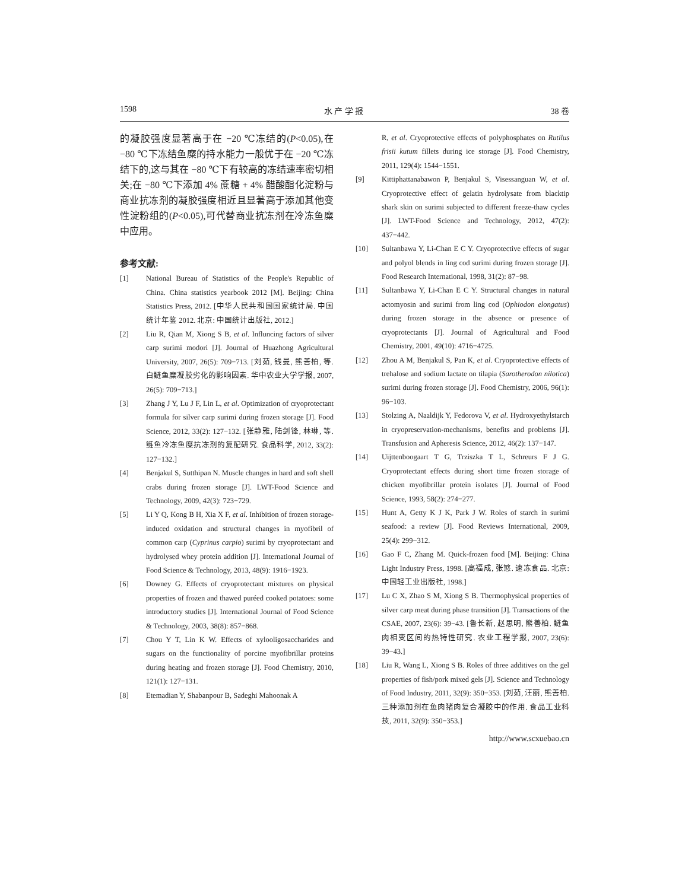1598 水 产 学 报 38 卷
的凝胶强度显著高于在 −20 ℃冻结的(P<0.05),在 −80 ℃下冻结鱼糜的持水能力一般优于在 −20 ℃冻结下的,这与其在 −80 ℃下有较高的冻结速率密切相关;在 −80 ℃下添加 4% 蔗糖 + 4% 醋酸酯化淀粉与商业抗冻剂的凝胶强度相近且显著高于添加其他变性淀粉组的(P<0.05),可代替商业抗冻剂在冷冻鱼糜中应用。
参考文献:
[1] National Bureau of Statistics of the People's Republic of China. China statistics yearbook 2012 [M]. Beijing: China Statistics Press, 2012. [中华人民共和国国家统计局. 中国统计年鉴 2012. 北京: 中国统计出版社, 2012.]
[2] Liu R, Qian M, Xiong S B, et al. Influncing factors of silver carp surimi modori [J]. Journal of Huazhong Agricultural University, 2007, 26(5): 709−713. [刘茹, 钱曼, 熊善柏, 等. 白鲢鱼糜凝胶劣化的影响因素. 华中农业大学学报, 2007, 26(5): 709−713.]
[3] Zhang J Y, Lu J F, Lin L, et al. Optimization of cryoprotectant formula for silver carp surimi during frozen storage [J]. Food Science, 2012, 33(2): 127−132. [张静雅, 陆剑锋, 林琳, 等. 鲢鱼冷冻鱼糜抗冻剂的复配研究. 食品科学, 2012, 33(2): 127−132.]
[4] Benjakul S, Sutthipan N. Muscle changes in hard and soft shell crabs during frozen storage [J]. LWT-Food Science and Technology, 2009, 42(3): 723−729.
[5] Li Y Q, Kong B H, Xia X F, et al. Inhibition of frozen storage-induced oxidation and structural changes in myofibril of common carp (Cyprinus carpio) surimi by cryoprotectant and hydrolysed whey protein addition [J]. International Journal of Food Science & Technology, 2013, 48(9): 1916−1923.
[6] Downey G. Effects of cryoprotectant mixtures on physical properties of frozen and thawed puréed cooked potatoes: some introductory studies [J]. International Journal of Food Science & Technology, 2003, 38(8): 857−868.
[7] Chou Y T, Lin K W. Effects of xylooligosaccharides and sugars on the functionality of porcine myofibrillar proteins during heating and frozen storage [J]. Food Chemistry, 2010, 121(1): 127−131.
[8] Etemadian Y, Shabanpour B, Sadeghi Mahoonak A
R, et al. Cryoprotective effects of polyphosphates on Rutilus frisii kutum fillets during ice storage [J]. Food Chemistry, 2011, 129(4): 1544−1551.
[9] Kittiphattanabawon P, Benjakul S, Visessanguan W, et al. Cryoprotective effect of gelatin hydrolysate from blacktip shark skin on surimi subjected to different freeze-thaw cycles [J]. LWT-Food Science and Technology, 2012, 47(2): 437−442.
[10] Sultanbawa Y, Li-Chan E C Y. Cryoprotective effects of sugar and polyol blends in ling cod surimi during frozen storage [J]. Food Research International, 1998, 31(2): 87−98.
[11] Sultanbawa Y, Li-Chan E C Y. Structural changes in natural actomyosin and surimi from ling cod (Ophiodon elongatus) during frozen storage in the absence or presence of cryoprotectants [J]. Journal of Agricultural and Food Chemistry, 2001, 49(10): 4716−4725.
[12] Zhou A M, Benjakul S, Pan K, et al. Cryoprotective effects of trehalose and sodium lactate on tilapia (Sarotherodon nilotica) surimi during frozen storage [J]. Food Chemistry, 2006, 96(1): 96−103.
[13] Stolzing A, Naaldijk Y, Fedorova V, et al. Hydroxyethylstarch in cryopreservation-mechanisms, benefits and problems [J]. Transfusion and Apheresis Science, 2012, 46(2): 137−147.
[14] Uijttenboogaart T G, Trziszka T L, Schreurs F J G. Cryoprotectant effects during short time frozen storage of chicken myofibrillar protein isolates [J]. Journal of Food Science, 1993, 58(2): 274−277.
[15] Hunt A, Getty K J K, Park J W. Roles of starch in surimi seafood: a review [J]. Food Reviews International, 2009, 25(4): 299−312.
[16] Gao F C, Zhang M. Quick-frozen food [M]. Beijing: China Light Industry Press, 1998. [高福成, 张慜. 速冻食品. 北京: 中国轻工业出版社, 1998.]
[17] Lu C X, Zhao S M, Xiong S B. Thermophysical properties of silver carp meat during phase transition [J]. Transactions of the CSAE, 2007, 23(6): 39−43. [鲁长新, 赵思明, 熊善柏. 鲢鱼肉相变区间的热特性研究. 农业工程学报, 2007, 23(6): 39−43.]
[18] Liu R, Wang L, Xiong S B. Roles of three additives on the gel properties of fish/pork mixed gels [J]. Science and Technology of Food Industry, 2011, 32(9): 350−353. [刘茹, 汪丽, 熊善柏. 三种添加剂在鱼肉猪肉复合凝胶中的作用. 食品工业科技, 2011, 32(9): 350−353.]
http://www.scxuebao.cn